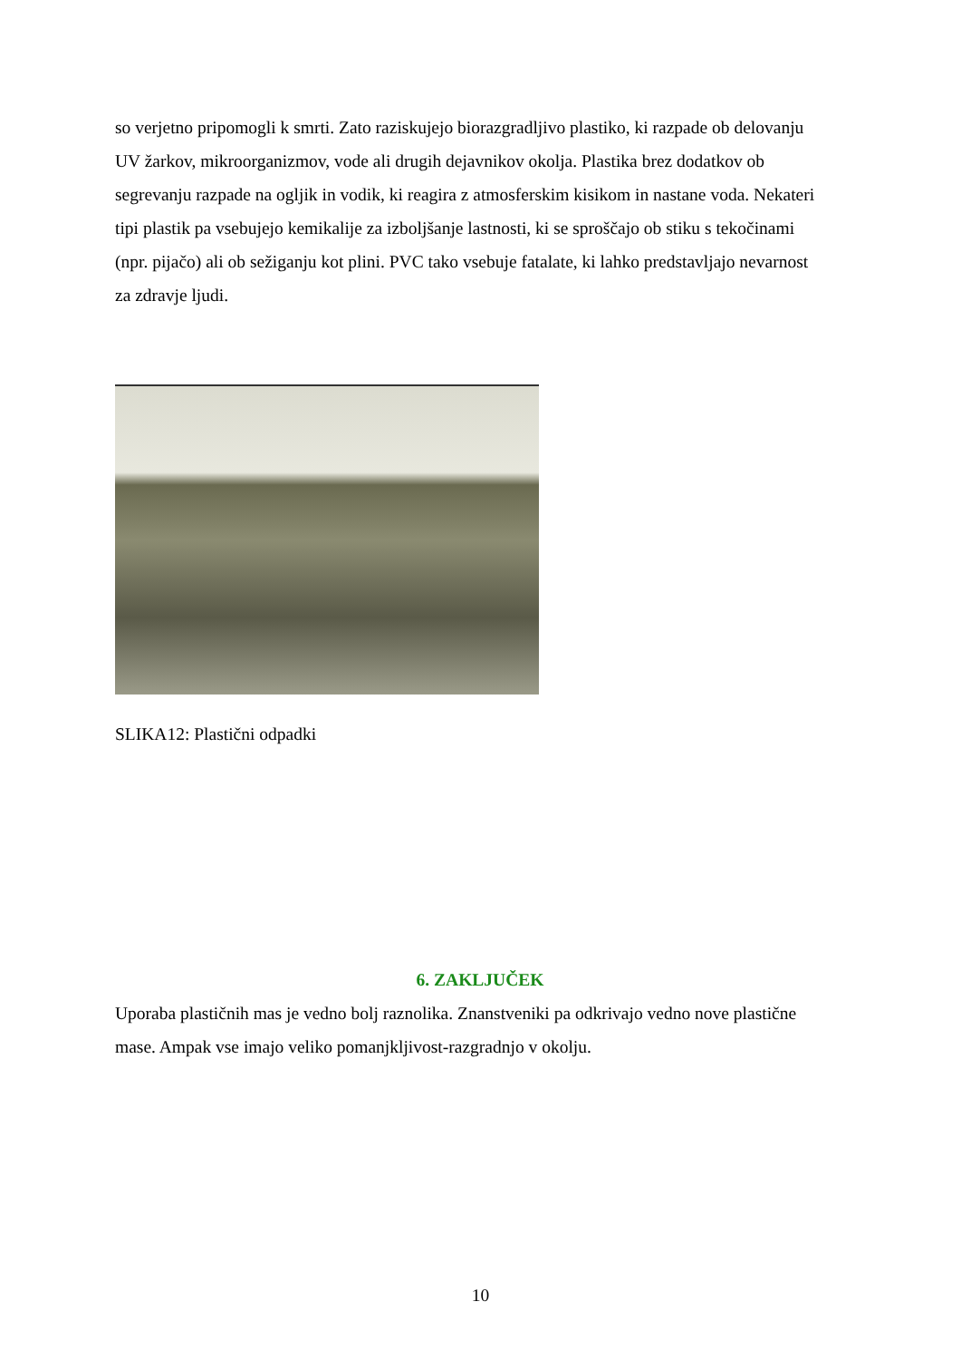so verjetno pripomogli k smrti. Zato raziskujejo biorazgradljivo plastiko, ki razpade ob delovanju UV žarkov, mikroorganizmov, vode ali drugih dejavnikov okolja. Plastika brez dodatkov ob segrevanju razpade na ogljik in vodik, ki reagira z atmosferskim kisikom in nastane voda. Nekateri tipi plastik pa vsebujejo kemikalije za izboljšanje lastnosti, ki se sproščajo ob stiku s tekočinami (npr. pijačo) ali ob sežiganju kot plini. PVC tako vsebuje fatalate, ki lahko predstavljajo nevarnost za zdravje ljudi.
SLIKA12: Plastični odpadki
6. ZAKLJUČEK
Uporaba plastičnih mas je vedno bolj raznolika. Znanstveniki pa odkrivajo vedno nove plastične mase. Ampak vse imajo veliko pomanjkljivost-razgradnjo v okolju.
10